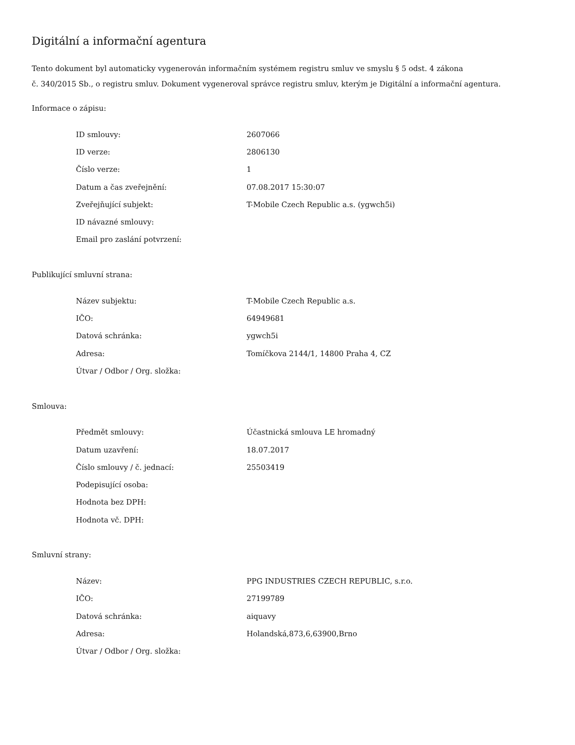Digitální a informační agentura
Tento dokument byl automaticky vygenerován informačním systémem registru smluv ve smyslu § 5 odst. 4 zákona
č. 340/2015 Sb., o registru smluv. Dokument vygeneroval správce registru smluv, kterým je Digitální a informační agentura.
Informace o zápisu:
| ID smlouvy: | 2607066 |
| ID verze: | 2806130 |
| Číslo verze: | 1 |
| Datum a čas zveřejnění: | 07.08.2017 15:30:07 |
| Zveřejňující subjekt: | T-Mobile Czech Republic a.s. (ygwch5i) |
| ID návazné smlouvy: | |
| Email pro zaslání potvrzení: | |
Publikující smluvní strana:
| Název subjektu: | T-Mobile Czech Republic a.s. |
| IČO: | 64949681 |
| Datová schránka: | ygwch5i |
| Adresa: | Tomíčkova 2144/1, 14800 Praha 4, CZ |
| Útvar / Odbor / Org. složka: | |
Smlouva:
| Předmět smlouvy: | Účastnická smlouva LE hromadný |
| Datum uzavření: | 18.07.2017 |
| Číslo smlouvy / č. jednací: | 25503419 |
| Podepisující osoba: | |
| Hodnota bez DPH: | |
| Hodnota vč. DPH: | |
Smluvní strany:
| Název: | PPG INDUSTRIES CZECH REPUBLIC, s.r.o. |
| IČO: | 27199789 |
| Datová schránka: | aiquavy |
| Adresa: | Holandská,873,6,63900,Brno |
| Útvar / Odbor / Org. složka: | |